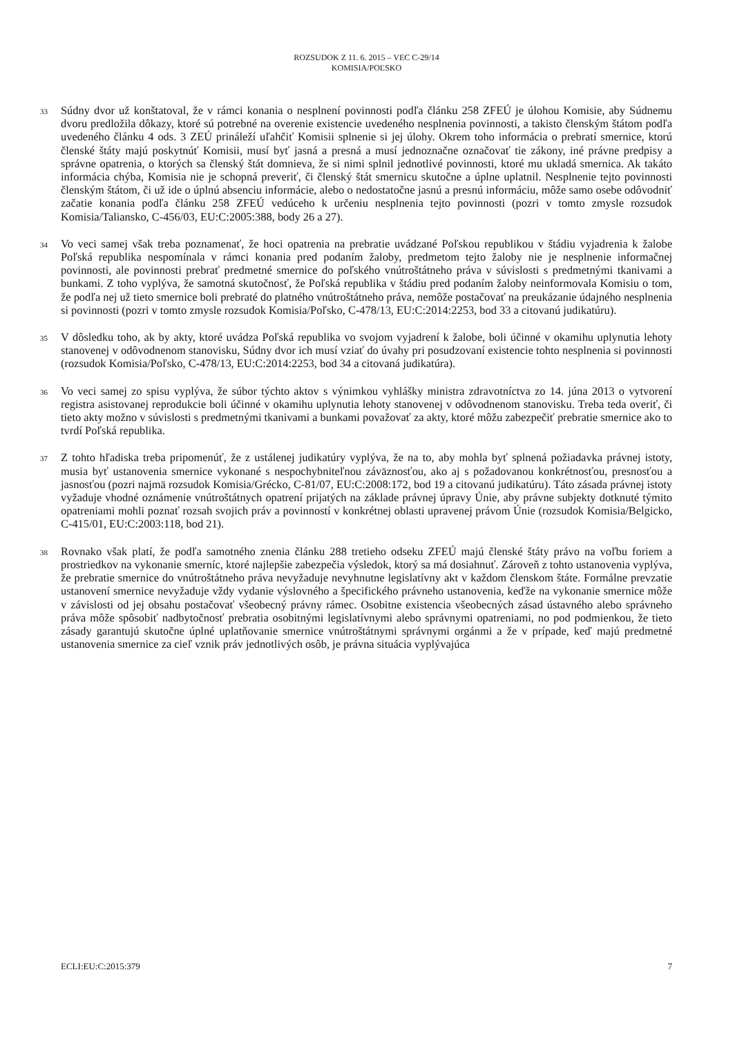ROZSUDOK Z 11. 6. 2015 – VEC C-29/14
KOMISIA/POĽSKO
33
Súdny dvor už konštatoval, že v rámci konania o nesplnení povinnosti podľa článku 258 ZFEÚ je úlohou Komisie, aby Súdnemu dvoru predložila dôkazy, ktoré sú potrebné na overenie existencie uvedeného nesplnenia povinnosti, a takisto členským štátom podľa uvedeného článku 4 ods. 3 ZEÚ prináleží uľahčiť Komisii splnenie si jej úlohy. Okrem toho informácia o prebratí smernice, ktorú členské štáty majú poskytnúť Komisii, musí byť jasná a presná a musí jednoznačne označovať tie zákony, iné právne predpisy a správne opatrenia, o ktorých sa členský štát domnieva, že si nimi splnil jednotlivé povinnosti, ktoré mu ukladá smernica. Ak takáto informácia chýba, Komisia nie je schopná preveriť, či členský štát smernicu skutočne a úplne uplatnil. Nesplnenie tejto povinnosti členským štátom, či už ide o úplnú absenciu informácie, alebo o nedostatočne jasnú a presnú informáciu, môže samo osebe odôvodniť začatie konania podľa článku 258 ZFEÚ vedúceho k určeniu nesplnenia tejto povinnosti (pozri v tomto zmysle rozsudok Komisia/Taliansko, C-456/03, EU:C:2005:388, body 26 a 27).
34
Vo veci samej však treba poznamenať, že hoci opatrenia na prebratie uvádzané Poľskou republikou v štádiu vyjadrenia k žalobe Poľská republika nespomínala v rámci konania pred podaním žaloby, predmetom tejto žaloby nie je nesplnenie informačnej povinnosti, ale povinnosti prebrať predmetné smernice do poľského vnútroštátneho práva v súvislosti s predmetnými tkanivami a bunkami. Z toho vyplýva, že samotná skutočnosť, že Poľská republika v štádiu pred podaním žaloby neinformovala Komisiu o tom, že podľa nej už tieto smernice boli prebraté do platného vnútroštátneho práva, nemôže postačovať na preukázanie údajného nesplnenia si povinnosti (pozri v tomto zmysle rozsudok Komisia/Poľsko, C-478/13, EU:C:2014:2253, bod 33 a citovanú judikatúru).
35
V dôsledku toho, ak by akty, ktoré uvádza Poľská republika vo svojom vyjadrení k žalobe, boli účinné v okamihu uplynutia lehoty stanovenej v odôvodnenom stanovisku, Súdny dvor ich musí vziať do úvahy pri posudzovaní existencie tohto nesplnenia si povinnosti (rozsudok Komisia/Poľsko, C-478/13, EU:C:2014:2253, bod 34 a citovaná judikatúra).
36
Vo veci samej zo spisu vyplýva, že súbor týchto aktov s výnimkou vyhlášky ministra zdravotníctva zo 14. júna 2013 o vytvorení registra asistovanej reprodukcie boli účinné v okamihu uplynutia lehoty stanovenej v odôvodnenom stanovisku. Treba teda overiť, či tieto akty možno v súvislosti s predmetnými tkanivami a bunkami považovať za akty, ktoré môžu zabezpečiť prebratie smernice ako to tvrdí Poľská republika.
37
Z tohto hľadiska treba pripomenúť, že z ustálenej judikatúry vyplýva, že na to, aby mohla byť splnená požiadavka právnej istoty, musia byť ustanovenia smernice vykonané s nespochybniteľnou záväznosťou, ako aj s požadovanou konkrétnosťou, presnosťou a jasnosťou (pozri najmä rozsudok Komisia/Grécko, C-81/07, EU:C:2008:172, bod 19 a citovanú judikatúru). Táto zásada právnej istoty vyžaduje vhodné oznámenie vnútroštátnych opatrení prijatých na základe právnej úpravy Únie, aby právne subjekty dotknuté týmito opatreniami mohli poznať rozsah svojich práv a povinností v konkrétnej oblasti upravenej právom Únie (rozsudok Komisia/Belgicko, C-415/01, EU:C:2003:118, bod 21).
38
Rovnako však platí, že podľa samotného znenia článku 288 tretieho odseku ZFEÚ majú členské štáty právo na voľbu foriem a prostriedkov na vykonanie smerníc, ktoré najlepšie zabezpečia výsledok, ktorý sa má dosiahnuť. Zároveň z tohto ustanovenia vyplýva, že prebratie smernice do vnútroštátneho práva nevyžaduje nevyhnutne legislatívny akt v každom členskom štáte. Formálne prevzatie ustanovení smernice nevyžaduje vždy vydanie výslovného a špecifického právneho ustanovenia, keďže na vykonanie smernice môže v závislosti od jej obsahu postačovať všeobecný právny rámec. Osobitne existencia všeobecných zásad ústavného alebo správneho práva môže spôsobiť nadbytočnosť prebratia osobitnými legislatívnymi alebo správnymi opatreniami, no pod podmienkou, že tieto zásady garantujú skutočne úplné uplatňovanie smernice vnútroštátnymi správnymi orgánmi a že v prípade, keď majú predmetné ustanovenia smernice za cieľ vznik práv jednotlivých osôb, je právna situácia vyplývajúca
ECLI:EU:C:2015:379 7